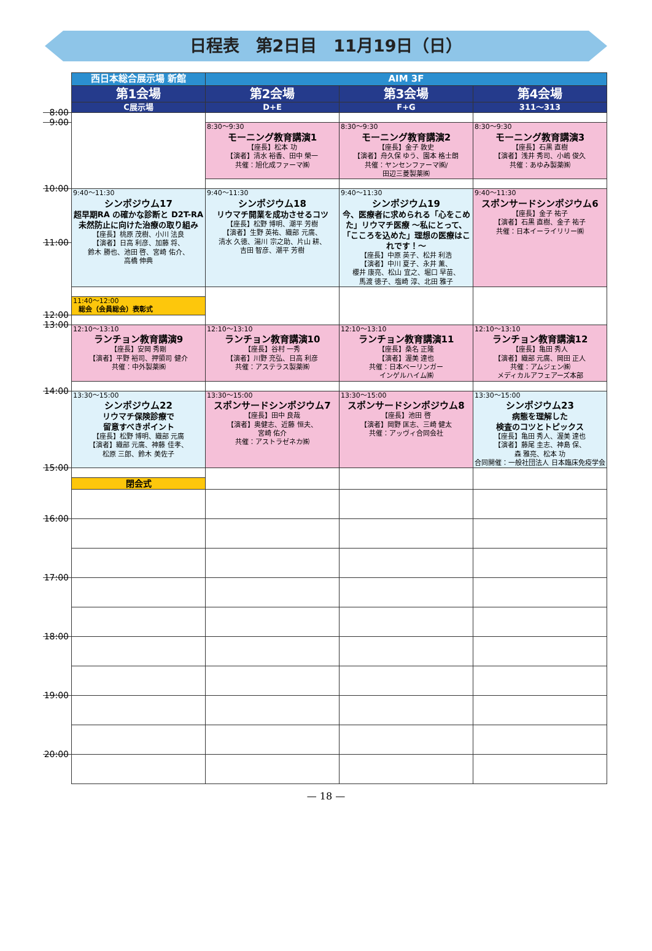日程表　第2日目　11月19日（日）
| | 西日本総合展示場 新館 | AIM 3F | | |
| | 第1会場 | 第2会場 | 第3会場 | 第4会場 |
| | C展示場 | D+E | F+G | 311〜313 |
| 8:00 | | | | |
| | | 8:30〜9:30 モーニング教育講演1 【座長】松本 功 【演者】清水 裕香、田中 榮一 共催：旭化成ファーマ㈱ | 8:30〜9:30 モーニング教育講演2 【座長】金子 敦史 【演者】舟久保 ゆう、園本 格士朗 共催：ヤンセンファーマ㈱/ 田辺三菱製薬㈱ | 8:30〜9:30 モーニング教育講演3 【座長】石黒 直樹 【演者】浅井 秀司、小嶋 俊久 共催：あゆみ製薬㈱ |
| 9:00 | | | | |
| | 9:40〜11:30 シンポジウム17 超早期RA の確かな診断と D2T-RA 未然防止に向けた治療の取り組み 【座長】桃原 茂樹、小川 法良 【演者】日高 利彦、加藤 将、 鈴木 勝也、池田 啓、宮崎 佑介、 高橋 伸典 | 9:40〜11:30 シンポジウム18 リウマチ開業を成功させるコツ 【座長】松野 博明、潮平 芳樹 【演者】生野 英祐、織部 元廣、 清水 久徳、湯川 宗之助、片山 耕、 吉田 智彦、潮平 芳樹 | 9:40〜11:30 シンポジウム19 今、医療者に求められる「心をこめた」リウマチ医療 〜私にとって、「こころを込めた」理想の医療はこれです！〜 【座長】中原 英子、松井 利浩 【演者】中川 夏子、永井 薫、 櫻井 康亮、松山 宜之、堀口 早苗、 馬渡 徳子、塩崎 淳、北田 雅子 | 9:40〜11:30 スポンサードシンポジウム6 【座長】金子 祐子 【演者】石黒 直樹、金子 祐子 共催：日本イーライリリー㈱ |
| 10:00 | | | | |
| 11:00 | | | | |
| | 11:40〜12:00 総会（会員総会）表彰式 | | | |
| 12:00 | | | | |
| | 12:10〜13:10 ランチョン教育講演9 【座長】安岡 秀剛 【演者】平野 裕司、押領司 健介 共催：中外製薬㈱ | 12:10〜13:10 ランチョン教育講演10 【座長】谷村 一秀 【演者】川野 充弘、日高 利彦 共催：アステラス製薬㈱ | 12:10〜13:10 ランチョン教育講演11 【座長】桑名 正隆 【演者】渥美 達也 共催：日本ベーリンガー インゲルハイム㈱ | 12:10〜13:10 ランチョン教育講演12 【座長】亀田 秀人 【演者】織部 元廣、岡田 正人 共催：アムジェン㈱ メディカルアフェアーズ本部 |
| 13:00 | | | | |
| | 13:30〜15:00 シンポジウム22 リウマチ保険診療で 留意すべきポイント 【座長】松野 博明、織部 元廣 【演者】織部 元廣、神藤 佳孝、 松原 三郎、鈴木 美佐子 | 13:30〜15:00 スポンサードシンポジウム7 【座長】田中 良哉 【演者】奥健志、近藤 恒夫、 宮崎 佑介 共催：アストラゼネカ㈱ | 13:30〜15:00 スポンサードシンポジウム8 【座長】池田 啓 【演者】岡野 匡志、三崎 健太 共催：アッヴィ合同会社 | 13:30〜15:00 シンポジウム23 病態を理解した 検査のコツとトピックス 【座長】亀田 秀人、渥美 達也 【演者】藤尾 圭志、神島 保、 森 雅亮、松本 功 合同開催：一般社団法人 日本臨床免疫学会 |
| 14:00 | | | | |
| 15:00 | | | | |
| | 閉会式 | | | |
| 16:00 | | | | |
| 17:00 | | | | |
| 18:00 | | | | |
| 19:00 | | | | |
| 20:00 | | | | |
— 18 —